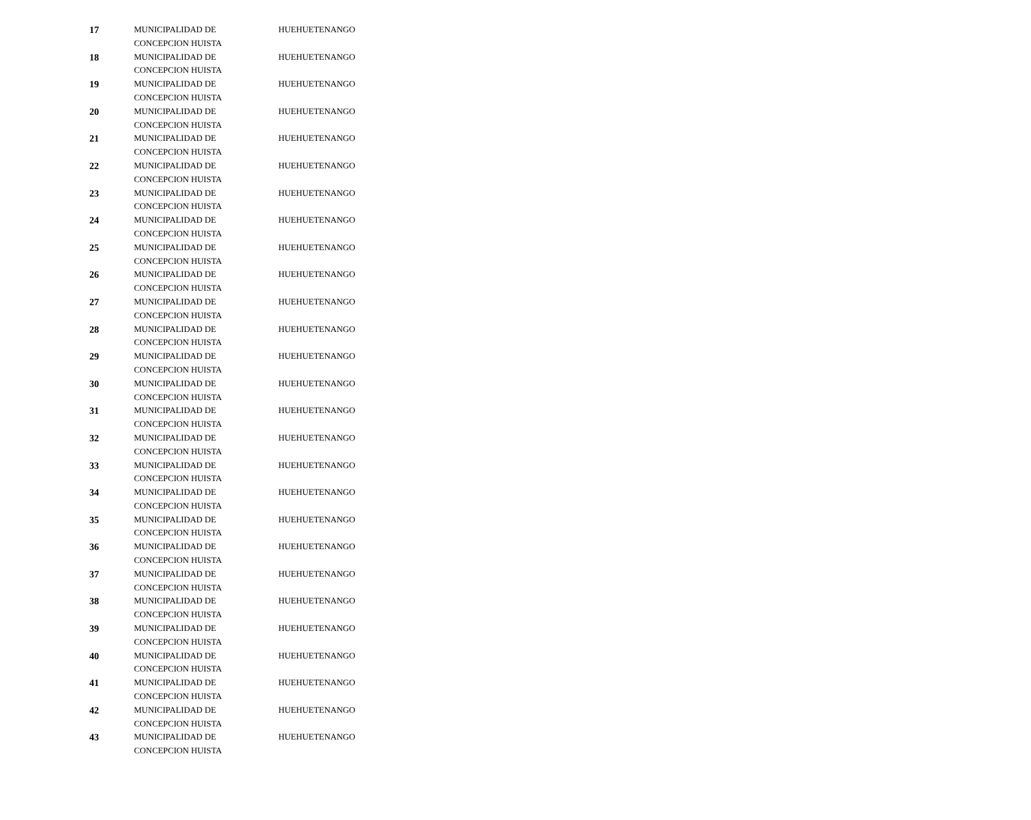| 17 | MUNICIPALIDAD DE CONCEPCION HUISTA | HUEHUETENANGO |
| 18 | MUNICIPALIDAD DE CONCEPCION HUISTA | HUEHUETENANGO |
| 19 | MUNICIPALIDAD DE CONCEPCION HUISTA | HUEHUETENANGO |
| 20 | MUNICIPALIDAD DE CONCEPCION HUISTA | HUEHUETENANGO |
| 21 | MUNICIPALIDAD DE CONCEPCION HUISTA | HUEHUETENANGO |
| 22 | MUNICIPALIDAD DE CONCEPCION HUISTA | HUEHUETENANGO |
| 23 | MUNICIPALIDAD DE CONCEPCION HUISTA | HUEHUETENANGO |
| 24 | MUNICIPALIDAD DE CONCEPCION HUISTA | HUEHUETENANGO |
| 25 | MUNICIPALIDAD DE CONCEPCION HUISTA | HUEHUETENANGO |
| 26 | MUNICIPALIDAD DE CONCEPCION HUISTA | HUEHUETENANGO |
| 27 | MUNICIPALIDAD DE CONCEPCION HUISTA | HUEHUETENANGO |
| 28 | MUNICIPALIDAD DE CONCEPCION HUISTA | HUEHUETENANGO |
| 29 | MUNICIPALIDAD DE CONCEPCION HUISTA | HUEHUETENANGO |
| 30 | MUNICIPALIDAD DE CONCEPCION HUISTA | HUEHUETENANGO |
| 31 | MUNICIPALIDAD DE CONCEPCION HUISTA | HUEHUETENANGO |
| 32 | MUNICIPALIDAD DE CONCEPCION HUISTA | HUEHUETENANGO |
| 33 | MUNICIPALIDAD DE CONCEPCION HUISTA | HUEHUETENANGO |
| 34 | MUNICIPALIDAD DE CONCEPCION HUISTA | HUEHUETENANGO |
| 35 | MUNICIPALIDAD DE CONCEPCION HUISTA | HUEHUETENANGO |
| 36 | MUNICIPALIDAD DE CONCEPCION HUISTA | HUEHUETENANGO |
| 37 | MUNICIPALIDAD DE CONCEPCION HUISTA | HUEHUETENANGO |
| 38 | MUNICIPALIDAD DE CONCEPCION HUISTA | HUEHUETENANGO |
| 39 | MUNICIPALIDAD DE CONCEPCION HUISTA | HUEHUETENANGO |
| 40 | MUNICIPALIDAD DE CONCEPCION HUISTA | HUEHUETENANGO |
| 41 | MUNICIPALIDAD DE CONCEPCION HUISTA | HUEHUETENANGO |
| 42 | MUNICIPALIDAD DE CONCEPCION HUISTA | HUEHUETENANGO |
| 43 | MUNICIPALIDAD DE CONCEPCION HUISTA | HUEHUETENANGO |